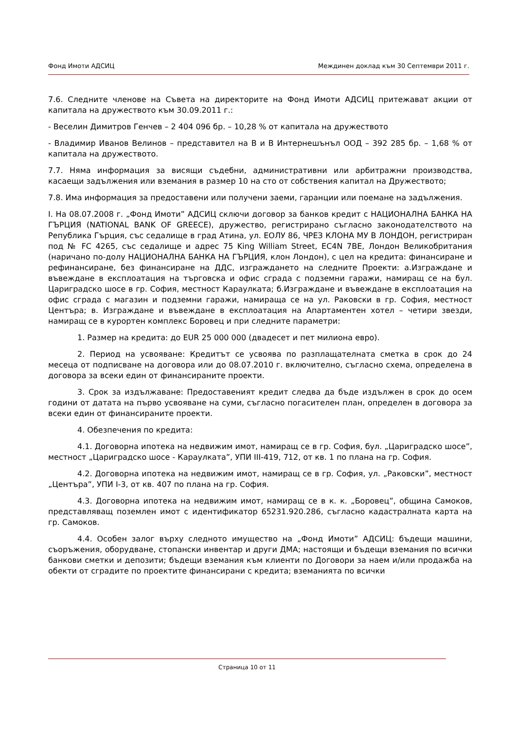Фонд Имоти АДСИЦ Междинен доклад към 30 Септември 2011 г.
7.6. Следните членове на Съвета на директорите на Фонд Имоти АДСИЦ притежават акции от капитала на дружеството към 30.09.2011 г.:
- Веселин Димитров Генчев – 2 404 096 бр. – 10,28 % от капитала на дружеството
- Владимир Иванов Велинов – представител на В и В Интернешънъл ООД – 392 285 бр. – 1,68 % от капитала на дружеството.
7.7. Няма информация за висящи съдебни, административни или арбитражни производства, касаещи задължения или вземания в размер 10 на сто от собствения капитал на Дружеството;
7.8. Има информация за предоставени или получени заеми, гаранции или поемане на задължения.
I. На 08.07.2008 г. „Фонд Имоти” АДСИЦ сключи договор за банков кредит с НАЦИОНАЛНА БАНКА НА ГЪРЦИЯ (NATIONAL BANK OF GREECE), дружество, регистрирано съгласно законодателството на Република Гърция, със седалище в град Атина, ул. ЕОЛУ 86, ЧРЕЗ КЛОНА МУ В ЛОНДОН, регистриран под № FC 4265, със седалище и адрес 75 King William Street, EC4N 7BE, Лондон Великобритания (наричано по-долу НАЦИОНАЛНА БАНКА НА ГЪРЦИЯ, клон Лондон), с цел на кредита: финансиране и рефинансиране, без финансиране на ДДС, изграждането на следните Проекти: а.Изграждане и въвеждане в експлоатация на търговска и офис сграда с подземни гаражи, намиращ се на бул. Цариградско шосе в гр. София, местност Караулката; б.Изграждане и въвеждане в експлоатация на офис сграда с магазин и подземни гаражи, намираща се на ул. Раковски в гр. София, местност Центъра; в. Изграждане и въвеждане в експлоатация на Апартаментен хотел – четири звезди, намиращ се в курортен комплекс Боровец и при следните параметри:
1. Размер на кредита: до EUR 25 000 000 (двадесет и пет милиона евро).
2. Период на усвояване: Кредитът се усвоява по разплащателната сметка в срок до 24 месеца от подписване на договора или до 08.07.2010 г. включително, съгласно схема, определена в договора за всеки един от финансираните проекти.
3. Срок за издължаване: Предоставеният кредит следва да бъде издължен в срок до осем години от датата на първо усвояване на суми, съгласно погасителен план, определен в договора за всеки един от финансираните проекти.
4. Обезпечения по кредита:
4.1. Договорна ипотека на недвижим имот, намиращ се в гр. София, бул. „Цариградско шосе”, местност „Цариградско шосе - Караулката”, УПИ III-419, 712, от кв. 1 по плана на гр. София.
4.2. Договорна ипотека на недвижим имот, намиращ се в гр. София, ул. „Раковски”, местност „Центъра”, УПИ I-3, от кв. 407 по плана на гр. София.
4.3. Договорна ипотека на недвижим имот, намиращ се в к. к. „Боровец”, община Самоков, представляващ поземлен имот с идентификатор 65231.920.286, съгласно кадастралната карта на гр. Самоков.
4.4. Особен залог върху следното имущество на „Фонд Имоти” АДСИЦ: бъдещи машини, съоръжения, оборудване, стопански инвентар и други ДМА; настоящи и бъдещи вземания по всички банкови сметки и депозити; бъдещи вземания към клиенти по Договори за наем и/или продажба на обекти от сградите по проектите финансирани с кредита; вземанията по всички
Страница 10 от 11